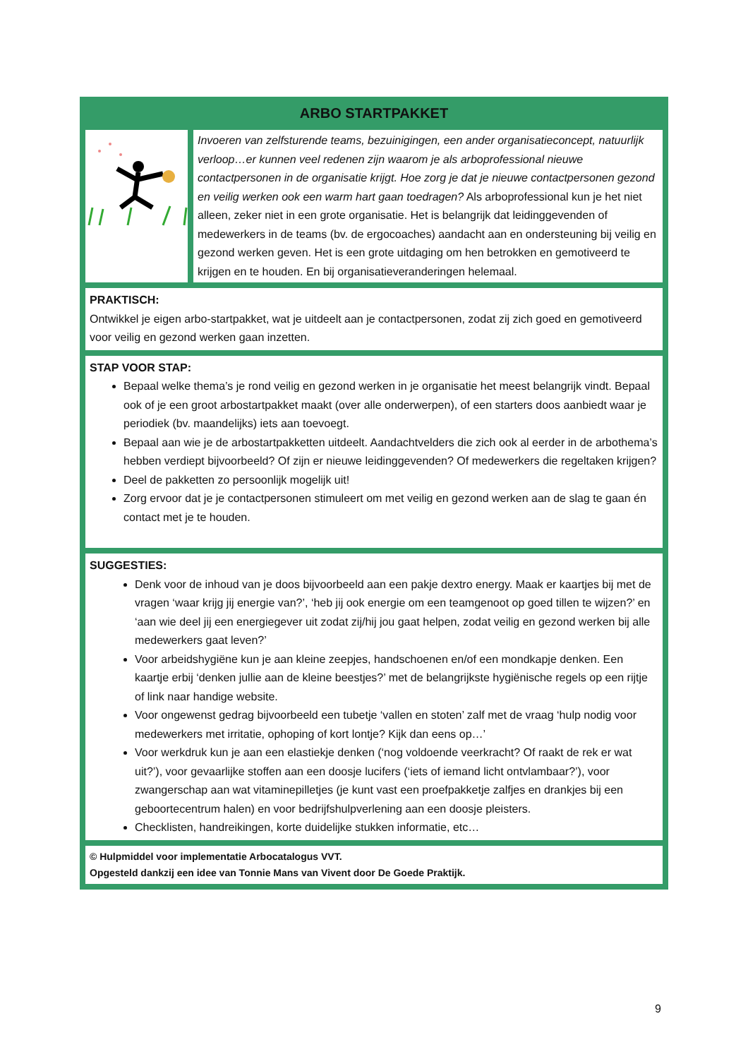ARBO STARTPAKKET
Invoeren van zelfsturende teams, bezuinigingen, een ander organisatieconcept, natuurlijk verloop…er kunnen veel redenen zijn waarom je als arboprofessional nieuwe contactpersonen in de organisatie krijgt. Hoe zorg je dat je nieuwe contactpersonen gezond en veilig werken ook een warm hart gaan toedragen? Als arboprofessional kun je het niet alleen, zeker niet in een grote organisatie. Het is belangrijk dat leidinggevenden of medewerkers in de teams (bv. de ergocoaches) aandacht aan en ondersteuning bij veilig en gezond werken geven. Het is een grote uitdaging om hen betrokken en gemotiveerd te krijgen en te houden. En bij organisatieveranderingen helemaal.
PRAKTISCH:
Ontwikkel je eigen arbo-startpakket, wat je uitdeelt aan je contactpersonen, zodat zij zich goed en gemotiveerd voor veilig en gezond werken gaan inzetten.
STAP VOOR STAP:
Bepaal welke thema’s je rond veilig en gezond werken in je organisatie het meest belangrijk vindt. Bepaal ook of je een groot arbostartpakket maakt (over alle onderwerpen), of een starters doos aanbiedt waar je periodiek (bv. maandelijks) iets aan toevoegt.
Bepaal aan wie je de arbostartpakketten uitdeelt. Aandachtvelders die zich ook al eerder in de arbothema’s hebben verdiept bijvoorbeeld? Of zijn er nieuwe leidinggevenden? Of medewerkers die regeltaken krijgen?
Deel de pakketten zo persoonlijk mogelijk uit!
Zorg ervoor dat je je contactpersonen stimuleert om met veilig en gezond werken aan de slag te gaan én contact met je te houden.
SUGGESTIES:
Denk voor de inhoud van je doos bijvoorbeeld aan een pakje dextro energy. Maak er kaartjes bij met de vragen ‘waar krijg jij energie van?’, ‘heb jij ook energie om een teamgenoot op goed tillen te wijzen?’ en ‘aan wie deel jij een energiegever uit zodat zij/hij jou gaat helpen, zodat veilig en gezond werken bij alle medewerkers gaat leven?’
Voor arbeidshygiëne kun je aan kleine zeepjes, handschoenen en/of een mondkapje denken. Een kaartje erbij ‘denken jullie aan de kleine beestjes?’ met de belangrijkste hygiënische regels op een rijtje of link naar handige website.
Voor ongewenst gedrag bijvoorbeeld een tubetje ‘vallen en stoten’ zalf met de vraag ‘hulp nodig voor medewerkers met irritatie, ophoping of kort lontje? Kijk dan eens op…’
Voor werkdruk kun je aan een elastiekje denken (‘nog voldoende veerkracht? Of raakt de rek er wat uit?’), voor gevaarlijke stoffen aan een doosje lucifers (‘iets of iemand licht ontvlambaar?’), voor zwangerschap aan wat vitaminepilletjes (je kunt vast een proefpakketje zalfjes en drankjes bij een geboortecentrum halen) en voor bedrijfshulpverlening aan een doosje pleisters.
Checklisten, handreikingen, korte duidelijke stukken informatie, etc…
© Hulpmiddel voor implementatie Arbocatalogus VVT.
Opgesteld dankzij een idee van Tonnie Mans van Vivent door De Goede Praktijk.
9